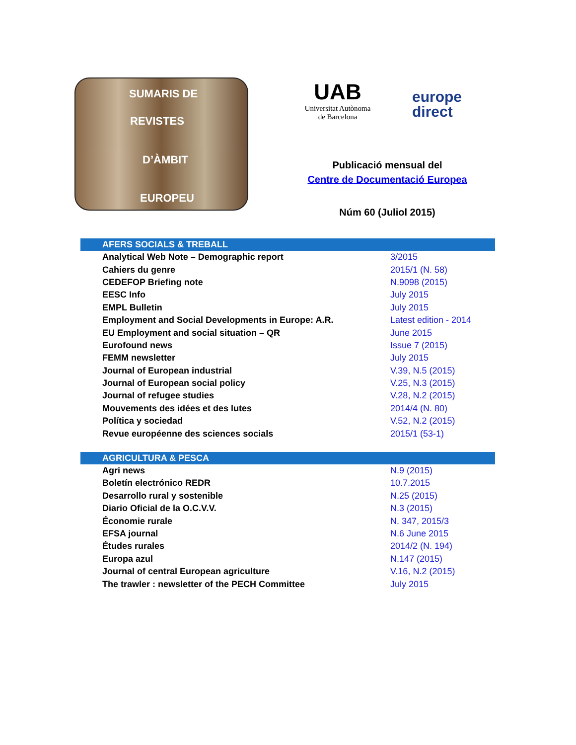SUMARIS DE
REVISTES
D’ÀMBIT
EUROPEU
UAB
Universitat Autònoma
de Barcelona
europe
direct
Publicació mensual del
Centre de Documentació Europea
Núm 60 (Juliol 2015)
| AFERS SOCIALS & TREBALL | |
| --- | --- |
| Analytical Web Note – Demographic report | 3/2015 |
| Cahiers du genre | 2015/1 (N. 58) |
| CEDEFOP Briefing note | N.9098 (2015) |
| EESC Info | July 2015 |
| EMPL Bulletin | July 2015 |
| Employment and Social Developments in Europe: A.R. | Latest edition - 2014 |
| EU Employment and social situation – QR | June 2015 |
| Eurofound news | Issue 7 (2015) |
| FEMM newsletter | July 2015 |
| Journal of European industrial | V.39, N.5 (2015) |
| Journal of European social policy | V.25, N.3 (2015) |
| Journal of refugee studies | V.28, N.2 (2015) |
| Mouvements des idées et des lutes | 2014/4 (N. 80) |
| Política y sociedad | V.52, N.2 (2015) |
| Revue européenne des sciences socials | 2015/1 (53-1) |
| AGRICULTURA & PESCA | |
| --- | --- |
| Agri news | N.9 (2015) |
| Boletín electrónico REDR | 10.7.2015 |
| Desarrollo rural y sostenible | N.25 (2015) |
| Diario Oficial de la O.C.V.V. | N.3 (2015) |
| Économie rurale | N. 347, 2015/3 |
| EFSA journal | N.6 June 2015 |
| Études rurales | 2014/2 (N. 194) |
| Europa azul | N.147 (2015) |
| Journal of central European agriculture | V.16, N.2 (2015) |
| The trawler : newsletter of the PECH Committee | July 2015 |